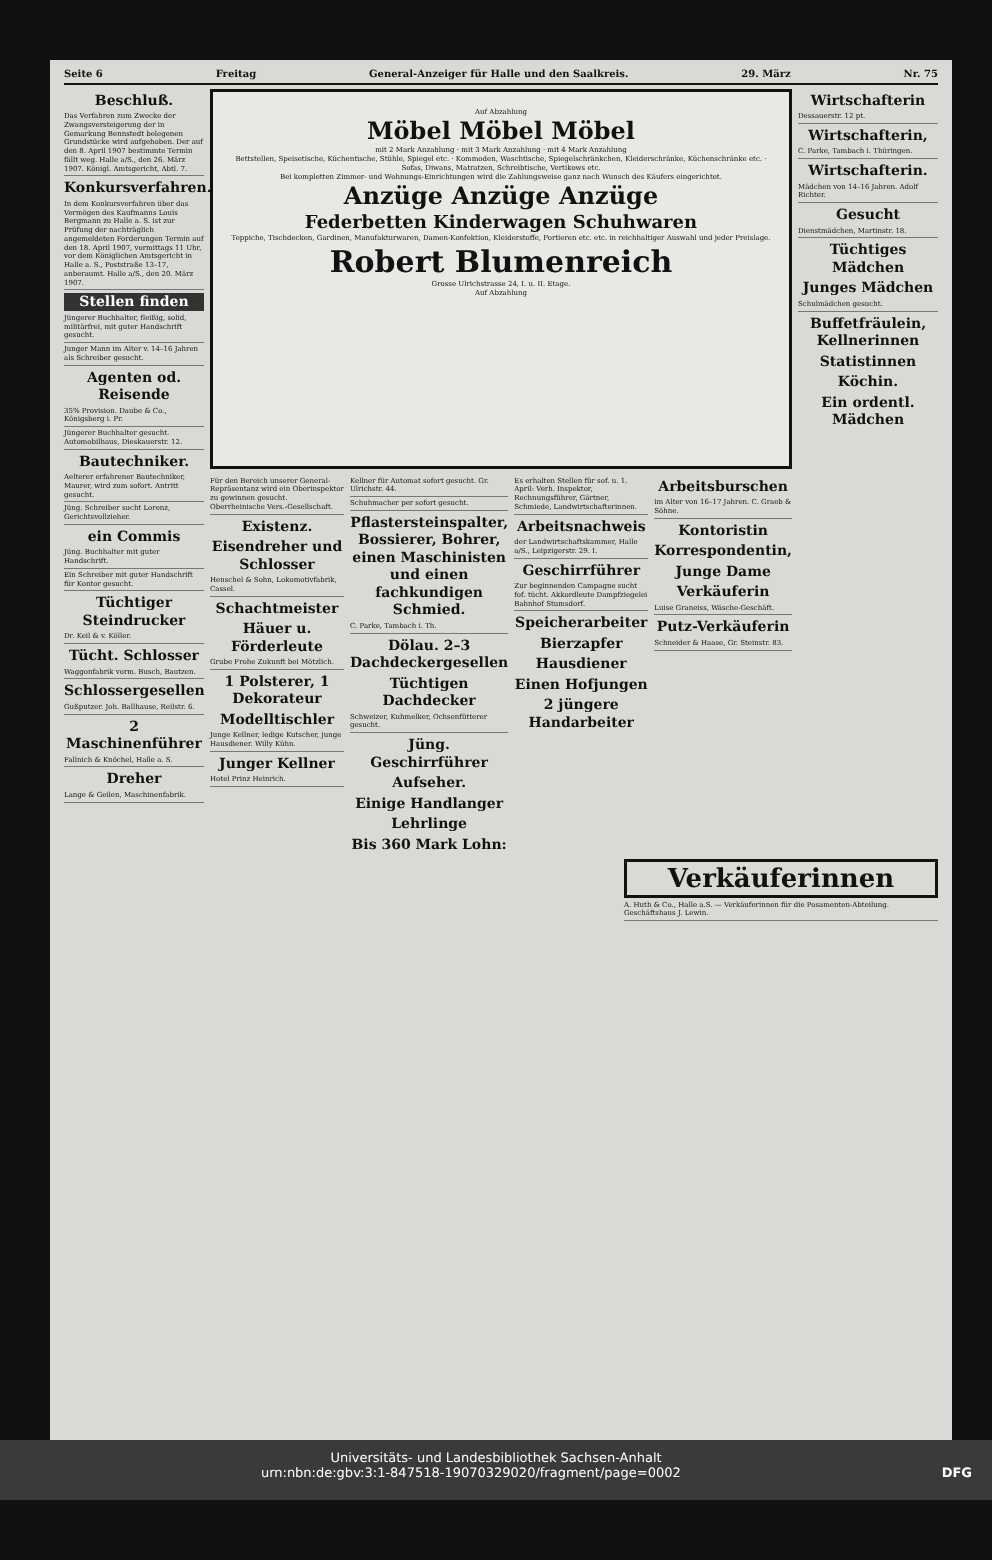Seite 6 Freitag General-Anzeiger für Halle und den Saalkreis. 29. März Nr. 75
Beschluß.
Das Verfahren zum Zwecke der Zwangsversteigerung der in Gemarkung Bennstedt belegenen Grundstücke wird aufgehoben. Der auf den 8. April 1907 bestimmte Termin fällt weg. Halle a/S., den 26. März 1907. Königl. Amtsgericht, Abtl. 7.
Konkursverfahren.
In dem Konkursverfahren über das Vermögen des Kaufmanns Louis Bergmann zu Halle a. S. ist zur Prüfung der nachträglich angemeldeten Forderungen Termin auf den 18. April 1907, vormittags 11 Uhr, vor dem Königlichen Amtsgericht in Halle a. S., Poststraße 13–17, anberaumt. Halle a/S., den 20. März 1907.
Stellen finden
Jüngerer Buchhalter, fleißig, solid, militärfrei, mit guter Handschrift gesucht.
Junger Mann im Alter v. 14–16 Jahren als Schreiber gesucht.
Agenten od. Reisende
35% Provision. Daube & Co., Königsberg i. Pr.
Jüngerer Buchhalter gesucht. Automobilhaus, Dieskauerstr. 12.
Bautechniker.
Aelterer erfahrener Bautechniker, Maurer, wird zum sofort. Antritt gesucht.
Jüng. Schreiber sucht Lorenz, Gerichtsvollzieher.
ein Commis
Jüng. Buchhalter mit guter Handschrift.
Ein Schreiber mit guter Handschrift für Kontor gesucht.
Tüchtiger Steindrucker
Dr. Keil & v. Köller.
Tücht. Schlosser
Waggonfabrik vorm. Busch, Bautzen.
Schlossergesellen
Gußputzer. Joh. Ballhause, Reilstr. 6.
2 Maschinenführer
Fallnich & Knöchel, Halle a. S.
Dreher
Lange & Geilen, Maschinenfabrik.
Auf Abzahlung
Möbel Möbel Möbel
mit 2 Mark Anzahlung · mit 3 Mark Anzahlung · mit 4 Mark Anzahlung
Bettstellen, Speisetische, Küchentische, Stühle, Spiegel etc. · Kommoden, Waschtische, Spiegelschränkchen, Kleiderschränke, Küchenschränke etc. · Sofas, Diwans, Matratzen, Schreibtische, Vertikows etc.
Bei kompletten Zimmer- und Wohnungs-Einrichtungen wird die Zahlungsweise ganz nach Wunsch des Käufers eingerichtet.
Anzüge Anzüge Anzüge
Federbetten Kinderwagen Schuhwaren
Teppiche, Tischdecken, Gardinen, Manufakturwaren, Damen-Konfektion, Kleiderstoffe, Portieren etc. etc. in reichhaltiger Auswahl und jeder Preislage.
Robert Blumenreich
Grosse Ulrichstrasse 24, I. u. II. Etage.
Auf Abzahlung
Für den Bereich unserer General-Repräsentanz wird ein Oberinspektor zu gewinnen gesucht. Oberrheinische Vers.-Gesellschaft.
Existenz.
Eisendreher und Schlosser
Henschel & Sohn, Lokomotivfabrik, Cassel.
Schachtmeister
Häuer u. Förderleute
Grube Frohe Zukunft bei Mötzlich.
1 Polsterer, 1 Dekorateur
Modelltischler
Junge Kellner, ledige Kutscher, junge Hausdiener. Willy Kühn.
Junger Kellner
Hotel Prinz Heinrich.
Kellner für Automat sofort gesucht. Gr. Ulrichstr. 44.
Schuhmacher per sofort gesucht.
Pflastersteinspalter, Bossierer, Bohrer, einen Maschinisten und einen fachkundigen Schmied.
C. Parke, Tambach i. Th.
Dölau. 2–3 Dachdeckergesellen
Tüchtigen Dachdecker
Schweizer, Kuhmelker, Ochsenfütterer gesucht.
Jüng. Geschirrführer
Aufseher.
Einige Handlanger
Lehrlinge
Bis 360 Mark Lohn:
Es erhalten Stellen für sof. u. 1. April: Verh. Inspektor, Rechnungsführer, Gärtner, Schmiede, Landwirtschafterinnen.
Arbeitsnachweis
der Landwirtschaftskammer, Halle a/S., Leipzigerstr. 29. I.
Geschirrführer
Zur beginnenden Campagne sucht fof. tücht. Akkordleute Dampfziegelei Bahnhof Stumsdorf.
Speicherarbeiter
Bierzapfer
Hausdiener
Einen Hofjungen
2 jüngere Handarbeiter
Arbeitsburschen
im Alter von 16–17 Jahren. C. Graeb & Söhne.
Kontoristin
Korrespondentin,
Junge Dame
Verkäuferin
Luise Graneiss, Wäsche-Geschäft.
Putz-Verkäuferin
Schneider & Haase, Gr. Steinstr. 83.
Wirtschafterin
Dessauerstr. 12 pt.
Wirtschafterin,
C. Parke, Tambach i. Thüringen.
Wirtschafterin.
Mädchen von 14–16 Jahren. Adolf Richter.
Gesucht
Dienstmädchen, Martinstr. 18.
Tüchtiges Mädchen
Junges Mädchen
Schulmädchen gesucht.
Buffetfräulein, Kellnerinnen
Statistinnen
Köchin.
Ein ordentl. Mädchen
Verkäuferinnen
A. Huth & Co., Halle a.S. — Verkäuferinnen für die Posamenten-Abteilung. Geschäftshaus J. Lewin.
Universitäts- und Landesbibliothek Sachsen-Anhalt
urn:nbn:de:gbv:3:1-847518-19070329020/fragment/page=0002 DFG